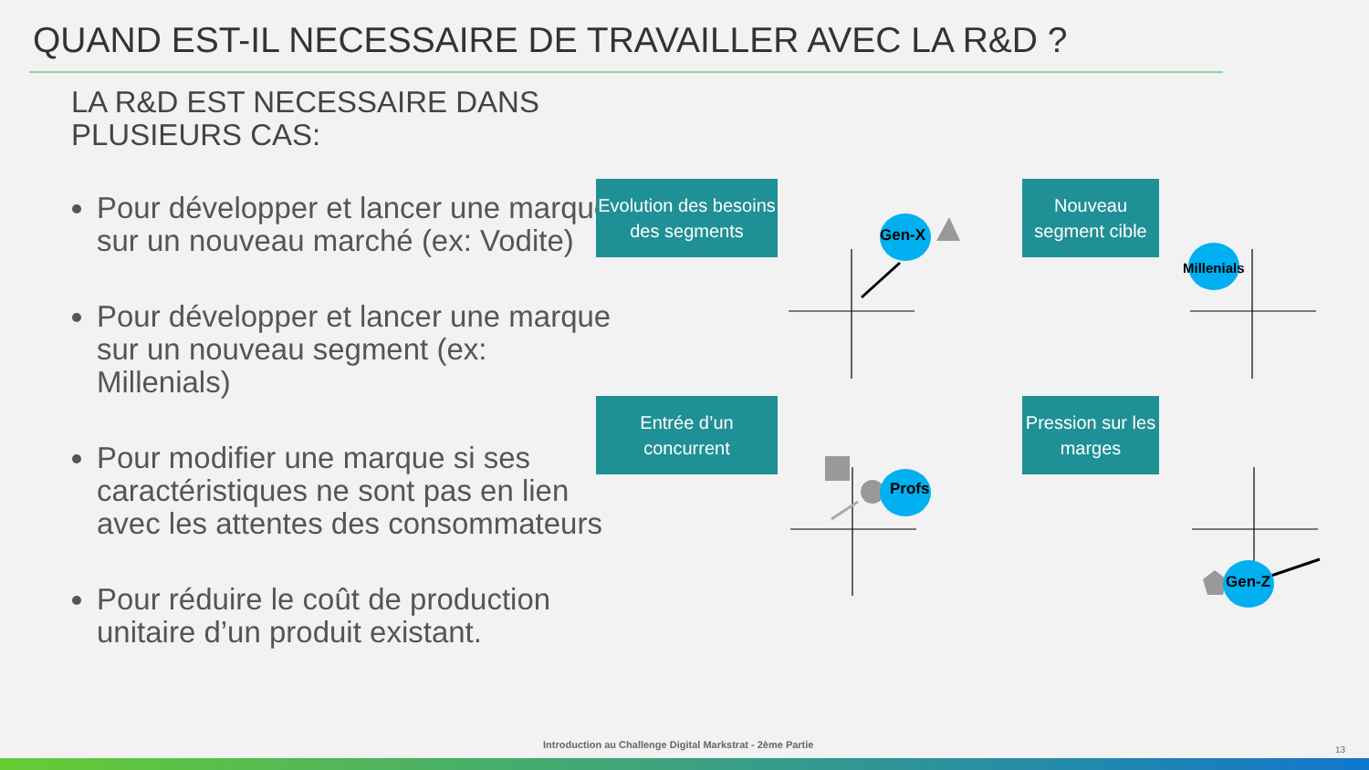QUAND EST-IL NECESSAIRE DE TRAVAILLER AVEC LA R&D ?
LA R&D EST NECESSAIRE DANS
PLUSIEURS CAS:
Pour développer et lancer une marque sur un nouveau marché (ex: Vodite)
Pour développer et lancer une marque sur un nouveau segment (ex: Millenials)
Pour modifier une marque si ses caractéristiques ne sont pas en lien avec les attentes des consommateurs
Pour réduire le coût de production unitaire d’un produit existant.
Evolution des besoins des segments
Nouveau segment cible
Entrée d’un concurrent
Pression sur les marges
Gen-X
Millenials
Profs
Gen-Z
Introduction au Challenge Digital Markstrat - 2ème Partie
13